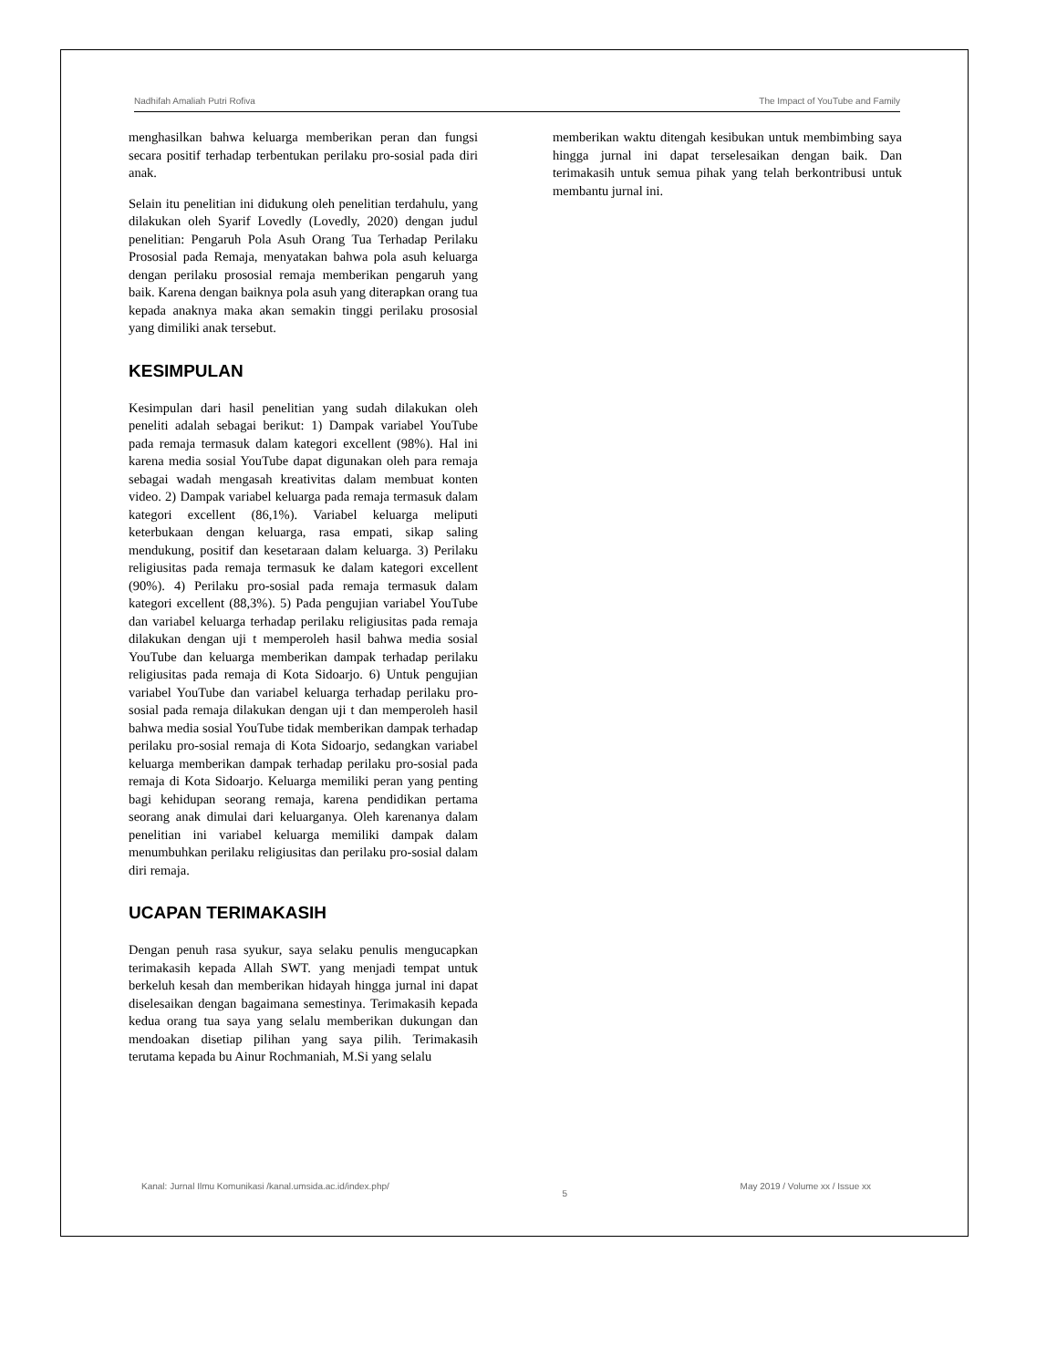Nadhifah Amaliah Putri Rofiva The Impact of YouTube and Family
menghasilkan bahwa keluarga memberikan peran dan fungsi secara positif terhadap terbentukan perilaku pro-sosial pada diri anak.
Selain itu penelitian ini didukung oleh penelitian terdahulu, yang dilakukan oleh Syarif Lovedly (Lovedly, 2020) dengan judul penelitian: Pengaruh Pola Asuh Orang Tua Terhadap Perilaku Prososial pada Remaja, menyatakan bahwa pola asuh keluarga dengan perilaku prososial remaja memberikan pengaruh yang baik. Karena dengan baiknya pola asuh yang diterapkan orang tua kepada anaknya maka akan semakin tinggi perilaku prososial yang dimiliki anak tersebut.
KESIMPULAN
Kesimpulan dari hasil penelitian yang sudah dilakukan oleh peneliti adalah sebagai berikut: 1) Dampak variabel YouTube pada remaja termasuk dalam kategori excellent (98%). Hal ini karena media sosial YouTube dapat digunakan oleh para remaja sebagai wadah mengasah kreativitas dalam membuat konten video. 2) Dampak variabel keluarga pada remaja termasuk dalam kategori excellent (86,1%). Variabel keluarga meliputi keterbukaan dengan keluarga, rasa empati, sikap saling mendukung, positif dan kesetaraan dalam keluarga. 3) Perilaku religiusitas pada remaja termasuk ke dalam kategori excellent (90%). 4) Perilaku pro-sosial pada remaja termasuk dalam kategori excellent (88,3%). 5) Pada pengujian variabel YouTube dan variabel keluarga terhadap perilaku religiusitas pada remaja dilakukan dengan uji t memperoleh hasil bahwa media sosial YouTube dan keluarga memberikan dampak terhadap perilaku religiusitas pada remaja di Kota Sidoarjo. 6) Untuk pengujian variabel YouTube dan variabel keluarga terhadap perilaku pro-sosial pada remaja dilakukan dengan uji t dan memperoleh hasil bahwa media sosial YouTube tidak memberikan dampak terhadap perilaku pro-sosial remaja di Kota Sidoarjo, sedangkan variabel keluarga memberikan dampak terhadap perilaku pro-sosial pada remaja di Kota Sidoarjo. Keluarga memiliki peran yang penting bagi kehidupan seorang remaja, karena pendidikan pertama seorang anak dimulai dari keluarganya. Oleh karenanya dalam penelitian ini variabel keluarga memiliki dampak dalam menumbuhkan perilaku religiusitas dan perilaku pro-sosial dalam diri remaja.
UCAPAN TERIMAKASIH
Dengan penuh rasa syukur, saya selaku penulis mengucapkan terimakasih kepada Allah SWT. yang menjadi tempat untuk berkeluh kesah dan memberikan hidayah hingga jurnal ini dapat diselesaikan dengan bagaimana semestinya. Terimakasih kepada kedua orang tua saya yang selalu memberikan dukungan dan mendoakan disetiap pilihan yang saya pilih. Terimakasih terutama kepada bu Ainur Rochmaniah, M.Si yang selalu
memberikan waktu ditengah kesibukan untuk membimbing saya hingga jurnal ini dapat terselesaikan dengan baik. Dan terimakasih untuk semua pihak yang telah berkontribusi untuk membantu jurnal ini.
Kanal: Jurnal Ilmu Komunikasi /kanal.umsida.ac.id/index.php/ 5 May 2019 / Volume xx / Issue xx